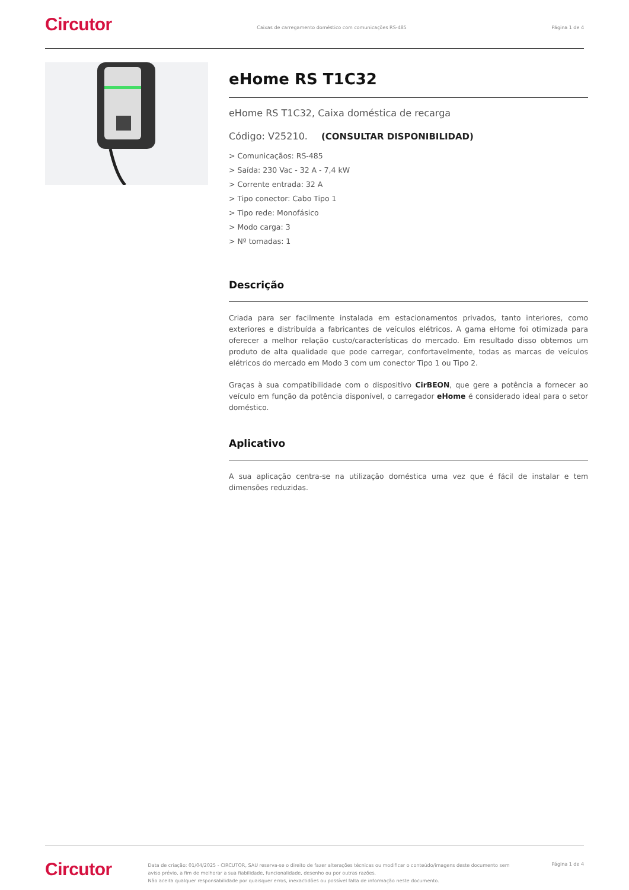Circutor
Caixas de carregamento doméstico com comunicações RS-485
Página 1 de 4
eHome RS T1C32
eHome RS T1C32, Caixa doméstica de recarga
Código: V25210. (CONSULTAR DISPONIBILIDAD)
> Comunicaçãos: RS-485
> Saída: 230 Vac - 32 A - 7,4 kW
> Corrente entrada: 32 A
> Tipo conector: Cabo Tipo 1
> Tipo rede: Monofásico
> Modo carga: 3
> Nº tomadas: 1
Descrição
Criada para ser facilmente instalada em estacionamentos privados, tanto interiores, como exteriores e distribuída a fabricantes de veículos elétricos. A gama eHome foi otimizada para oferecer a melhor relação custo/características do mercado. Em resultado disso obtemos um produto de alta qualidade que pode carregar, confortavelmente, todas as marcas de veículos elétricos do mercado em Modo 3 com um conector Tipo 1 ou Tipo 2.
Graças à sua compatibilidade com o dispositivo CirBEON, que gere a potência a fornecer ao veículo em função da potência disponível, o carregador eHome é considerado ideal para o setor doméstico.
Aplicativo
A sua aplicação centra-se na utilização doméstica uma vez que é fácil de instalar e tem dimensões reduzidas.
Circutor
Data de criação: 01/04/2025 - CIRCUTOR, SAU reserva-se o direito de fazer alterações técnicas ou modificar o conteúdo/imagens deste documento sem aviso prévio, a fim de melhorar a sua fiabilidade, funcionalidade, desenho ou por outras razões.
Não aceita qualquer responsabilidade por quaisquer erros, inexactidões ou possível falta de informação neste documento.
Página 1 de 4